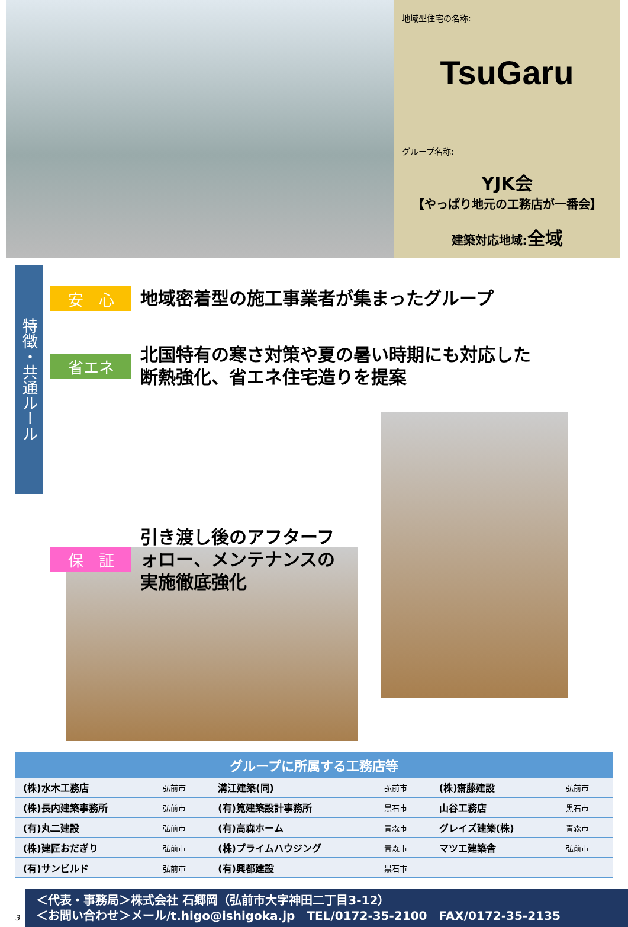地域型住宅の名称:
TsuGaru
グループ名称:
YJK会
【やっぱり地元の工務店が一番会】
建築対応地域:全域
特徴・共通ルール
安　心
地域密着型の施工事業者が集まったグループ
省エネ
北国特有の寒さ対策や夏の暑い時期にも対応した
断熱強化、省エネ住宅造りを提案
保　証
引き渡し後のアフターフォロー、メンテナンスの実施徹底強化
| グループに所属する工務店等 | | | | | |
| --- | --- | --- | --- | --- | --- |
| (株)水木工務店 | 弘前市 | 溝江建築(同) | 弘前市 | (株)齋藤建設 | 弘前市 |
| (株)長内建築事務所 | 弘前市 | (有)筧建築設計事務所 | 黒石市 | 山谷工務店 | 黒石市 |
| (有)丸二建設 | 弘前市 | (有)高森ホーム | 青森市 | グレイズ建築(株) | 青森市 |
| (株)建匠おだぎり | 弘前市 | (株)プライムハウジング | 青森市 | マツエ建築舎 | 弘前市 |
| (有)サンビルド | 弘前市 | (有)興都建設 | 黒石市 | | |
3
＜代表・事務局＞株式会社 石郷岡（弘前市大字神田二丁目3-12）
＜お問い合わせ＞メール/t.higo@ishigoka.jp　TEL/0172-35-2100　FAX/0172-35-2135